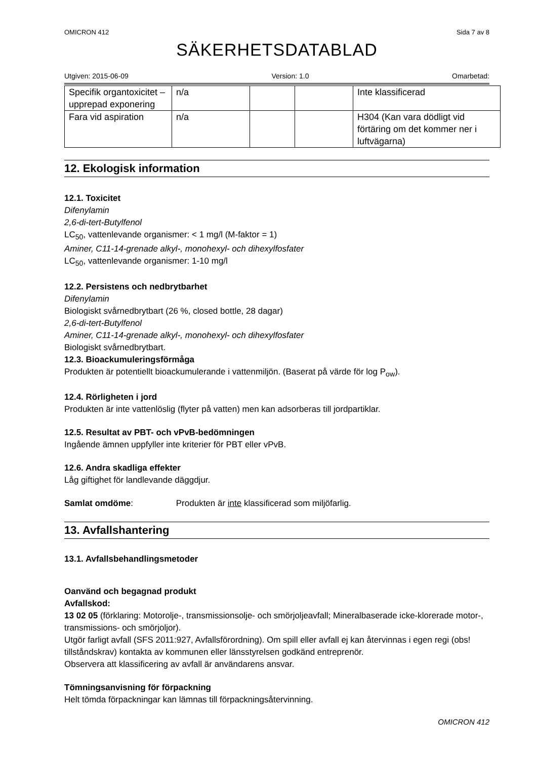OMICRON 412 Sida 7 av 8
SÄKERHETSDATABLAD
Utgiven: 2015-06-09 Version: 1.0 Omarbetad:
| Specifik organtoxicitet – upprepad exponering | n/a | | | Inte klassificerad |
| Fara vid aspiration | n/a | | | H304 (Kan vara dödligt vid förtäring om det kommer ner i luftvägarna) |
12. Ekologisk information
12.1. Toxicitet
Difenylamin
2,6-di-tert-Butylfenol
LC<sub>50</sub>, vattenlevande organismer: < 1 mg/l (M-faktor = 1)
Aminer, C11-14-grenade alkyl-, monohexyl- och dihexylfosfater
LC<sub>50</sub>, vattenlevande organismer: 1-10 mg/l
12.2. Persistens och nedbrytbarhet
Difenylamin
Biologiskt svårnedbrytbart (26 %, closed bottle, 28 dagar)
2,6-di-tert-Butylfenol
Aminer, C11-14-grenade alkyl-, monohexyl- och dihexylfosfater
Biologiskt svårnedbrytbart.
12.3. Bioackumuleringsförmåga
Produkten är potentiellt bioackumulerande i vattenmiljön. (Baserat på värde för log P<sub>ow</sub>).
12.4. Rörligheten i jord
Produkten är inte vattenlöslig (flyter på vatten) men kan adsorberas till jordpartiklar.
12.5. Resultat av PBT- och vPvB-bedömningen
Ingående ämnen uppfyller inte kriterier för PBT eller vPvB.
12.6. Andra skadliga effekter
Låg giftighet för landlevande däggdjur.
Samlat omdöme: Produkten är inte klassificerad som miljöfarlig.
13. Avfallshantering
13.1. Avfallsbehandlingsmetoder
Oanvänd och begagnad produkt
Avfallskod:
13 02 05 (förklaring: Motorolje-, transmissionsolje- och smörjoljeavfall; Mineralbaserade icke-klorerade motor-, transmissions- och smörjoljor).
Utgör farligt avfall (SFS 2011:927, Avfallsförordning). Om spill eller avfall ej kan återvinnas i egen regi (obs! tillståndskrav) kontakta av kommunen eller länsstyrelsen godkänd entreprenör.
Observera att klassificering av avfall är användarens ansvar.
Tömningsanvisning för förpackning
Helt tömda förpackningar kan lämnas till förpackningsåtervinning.
OMICRON 412